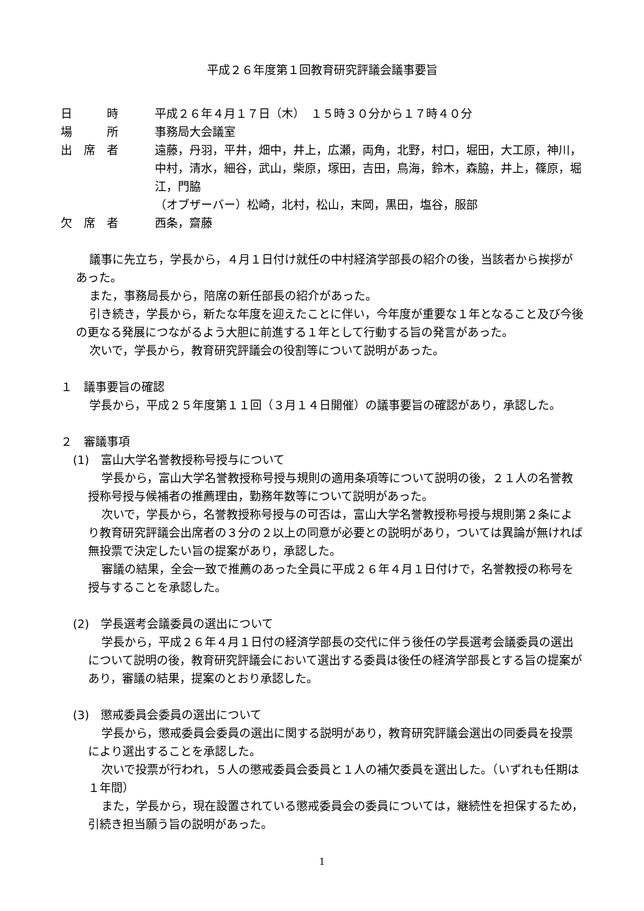平成２６年度第１回教育研究評議会議事要旨
日　　　時 平成２６年４月１７日（木）　１５時３０分から１７時４０分
場　　　所 事務局大会議室
出　席　者 遠藤，丹羽，平井，畑中，井上，広瀬，両角，北野，村口，堀田，大工原，神川，中村，清水，細谷，武山，柴原，塚田，吉田，鳥海，鈴木，森脇，井上，篠原，堀江，門脇
（オブザーバー）松崎，北村，松山，末岡，黒田，塩谷，服部
欠　席　者 西条，齋藤
議事に先立ち，学長から，４月１日付け就任の中村経済学部長の紹介の後，当該者から挨拶があった。
また，事務局長から，陪席の新任部長の紹介があった。
引き続き，学長から，新たな年度を迎えたことに伴い，今年度が重要な１年となること及び今後の更なる発展につながるよう大胆に前進する１年として行動する旨の発言があった。
次いで，学長から，教育研究評議会の役割等について説明があった。
１　議事要旨の確認
学長から，平成２５年度第１１回（３月１４日開催）の議事要旨の確認があり，承認した。
２　審議事項
(1)　富山大学名誉教授称号授与について
学長から，富山大学名誉教授称号授与規則の適用条項等について説明の後，２１人の名誉教授称号授与候補者の推薦理由，勤務年数等について説明があった。
次いで，学長から，名誉教授称号授与の可否は，富山大学名誉教授称号授与規則第２条により教育研究評議会出席者の３分の２以上の同意が必要との説明があり，ついては異論が無ければ無投票で決定したい旨の提案があり，承認した。
審議の結果，全会一致で推薦のあった全員に平成２６年４月１日付けで，名誉教授の称号を授与することを承認した。
(2)　学長選考会議委員の選出について
学長から，平成２６年４月１日付の経済学部長の交代に伴う後任の学長選考会議委員の選出について説明の後，教育研究評議会において選出する委員は後任の経済学部長とする旨の提案があり，審議の結果，提案のとおり承認した。
(3)　懲戒委員会委員の選出について
学長から，懲戒委員会委員の選出に関する説明があり，教育研究評議会選出の同委員を投票により選出することを承認した。
次いで投票が行われ，５人の懲戒委員会委員と１人の補欠委員を選出した。（いずれも任期は１年間）
また，学長から，現在設置されている懲戒委員会の委員については，継続性を担保するため，引続き担当願う旨の説明があった。
1